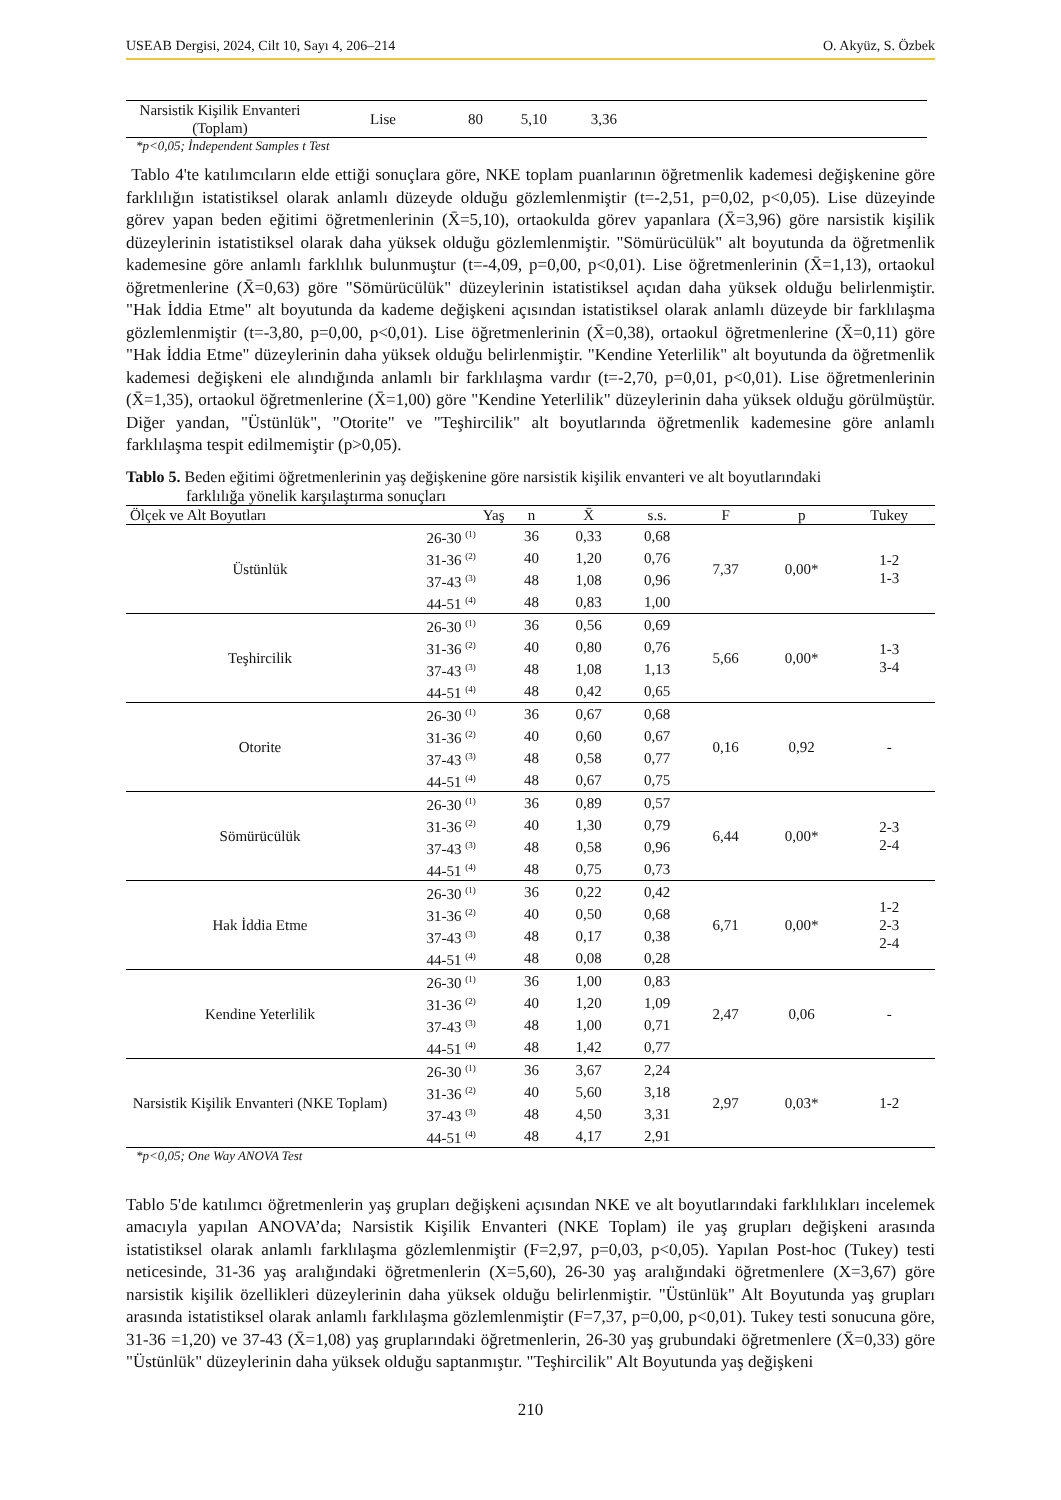USEAB Dergisi, 2024, Cilt 10, Sayı 4, 206–214 O. Akyüz, S. Özbek
| Narsistik Kişilik Envanteri (Toplam) | Lise | 80 | 5,10 | 3,36 | |
*p<0,05; İndependent Samples t Test
Tablo 4'te katılımcıların elde ettiği sonuçlara göre, NKE toplam puanlarının öğretmenlik kademesi değişkenine göre farklılığın istatistiksel olarak anlamlı düzeyde olduğu gözlemlenmiştir (t=-2,51, p=0,02, p<0,05). Lise düzeyinde görev yapan beden eğitimi öğretmenlerinin (X̄=5,10), ortaokulda görev yapanlara (X̄=3,96) göre narsistik kişilik düzeylerinin istatistiksel olarak daha yüksek olduğu gözlemlenmiştir. "Sömürücülük" alt boyutunda da öğretmenlik kademesine göre anlamlı farklılık bulunmuştur (t=-4,09, p=0,00, p<0,01). Lise öğretmenlerinin (X̄=1,13), ortaokul öğretmenlerine (X̄=0,63) göre "Sömürücülük" düzeylerinin istatistiksel açıdan daha yüksek olduğu belirlenmiştir. "Hak İddia Etme" alt boyutunda da kademe değişkeni açısından istatistiksel olarak anlamlı düzeyde bir farklılaşma gözlemlenmiştir (t=-3,80, p=0,00, p<0,01). Lise öğretmenlerinin (X̄=0,38), ortaokul öğretmenlerine (X̄=0,11) göre "Hak İddia Etme" düzeylerinin daha yüksek olduğu belirlenmiştir. "Kendine Yeterlilik" alt boyutunda da öğretmenlik kademesi değişkeni ele alındığında anlamlı bir farklılaşma vardır (t=-2,70, p=0,01, p<0,01). Lise öğretmenlerinin (X̄=1,35), ortaokul öğretmenlerine (X̄=1,00) göre "Kendine Yeterlilik" düzeylerinin daha yüksek olduğu görülmüştür. Diğer yandan, "Üstünlük", "Otorite" ve "Teşhircilik" alt boyutlarında öğretmenlik kademesine göre anlamlı farklılaşma tespit edilmemiştir (p>0,05).
Tablo 5. Beden eğitimi öğretmenlerinin yaş değişkenine göre narsistik kişilik envanteri ve alt boyutlarındaki farklılığa yönelik karşılaştırma sonuçları
| Ölçek ve Alt Boyutları | Yaş | n | X̄ | s.s. | F | p | Tukey |
| --- | --- | --- | --- | --- | --- | --- | --- |
| Üstünlük | 26-30 <sup>(1)</sup> | 36 | 0,33 | 0,68 | 7,37 | 0,00* | 1-2 1-3 |
| | 31-36 <sup>(2)</sup> | 40 | 1,20 | 0,76 | | | |
| | 37-43 <sup>(3)</sup> | 48 | 1,08 | 0,96 | | | |
| | 44-51 <sup>(4)</sup> | 48 | 0,83 | 1,00 | | | |
| Teşhircilik | 26-30 <sup>(1)</sup> | 36 | 0,56 | 0,69 | 5,66 | 0,00* | 1-3 3-4 |
| | 31-36 <sup>(2)</sup> | 40 | 0,80 | 0,76 | | | |
| | 37-43 <sup>(3)</sup> | 48 | 1,08 | 1,13 | | | |
| | 44-51 <sup>(4)</sup> | 48 | 0,42 | 0,65 | | | |
| Otorite | 26-30 <sup>(1)</sup> | 36 | 0,67 | 0,68 | 0,16 | 0,92 | - |
| | 31-36 <sup>(2)</sup> | 40 | 0,60 | 0,67 | | | |
| | 37-43 <sup>(3)</sup> | 48 | 0,58 | 0,77 | | | |
| | 44-51 <sup>(4)</sup> | 48 | 0,67 | 0,75 | | | |
| Sömürücülük | 26-30 <sup>(1)</sup> | 36 | 0,89 | 0,57 | 6,44 | 0,00* | 2-3 2-4 |
| | 31-36 <sup>(2)</sup> | 40 | 1,30 | 0,79 | | | |
| | 37-43 <sup>(3)</sup> | 48 | 0,58 | 0,96 | | | |
| | 44-51 <sup>(4)</sup> | 48 | 0,75 | 0,73 | | | |
| Hak İddia Etme | 26-30 <sup>(1)</sup> | 36 | 0,22 | 0,42 | 6,71 | 0,00* | 1-2 2-3 2-4 |
| | 31-36 <sup>(2)</sup> | 40 | 0,50 | 0,68 | | | |
| | 37-43 <sup>(3)</sup> | 48 | 0,17 | 0,38 | | | |
| | 44-51 <sup>(4)</sup> | 48 | 0,08 | 0,28 | | | |
| Kendine Yeterlilik | 26-30 <sup>(1)</sup> | 36 | 1,00 | 0,83 | 2,47 | 0,06 | - |
| | 31-36 <sup>(2)</sup> | 40 | 1,20 | 1,09 | | | |
| | 37-43 <sup>(3)</sup> | 48 | 1,00 | 0,71 | | | |
| | 44-51 <sup>(4)</sup> | 48 | 1,42 | 0,77 | | | |
| Narsistik Kişilik Envanteri (NKE Toplam) | 26-30 <sup>(1)</sup> | 36 | 3,67 | 2,24 | 2,97 | 0,03* | 1-2 |
| | 31-36 <sup>(2)</sup> | 40 | 5,60 | 3,18 | | | |
| | 37-43 <sup>(3)</sup> | 48 | 4,50 | 3,31 | | | |
| | 44-51 <sup>(4)</sup> | 48 | 4,17 | 2,91 | | | |
*p<0,05; One Way ANOVA Test
Tablo 5'de katılımcı öğretmenlerin yaş grupları değişkeni açısından NKE ve alt boyutlarındaki farklılıkları incelemek amacıyla yapılan ANOVA’da; Narsistik Kişilik Envanteri (NKE Toplam) ile yaş grupları değişkeni arasında istatistiksel olarak anlamlı farklılaşma gözlemlenmiştir (F=2,97, p=0,03, p<0,05). Yapılan Post-hoc (Tukey) testi neticesinde, 31-36 yaş aralığındaki öğretmenlerin (X=5,60), 26-30 yaş aralığındaki öğretmenlere (X=3,67) göre narsistik kişilik özellikleri düzeylerinin daha yüksek olduğu belirlenmiştir. "Üstünlük" Alt Boyutunda yaş grupları arasında istatistiksel olarak anlamlı farklılaşma gözlemlenmiştir (F=7,37, p=0,00, p<0,01). Tukey testi sonucuna göre, 31-36 =1,20) ve 37-43 (X̄=1,08) yaş gruplarındaki öğretmenlerin, 26-30 yaş grubundaki öğretmenlere (X̄=0,33) göre "Üstünlük" düzeylerinin daha yüksek olduğu saptanmıştır. "Teşhircilik" Alt Boyutunda yaş değişkeni
210